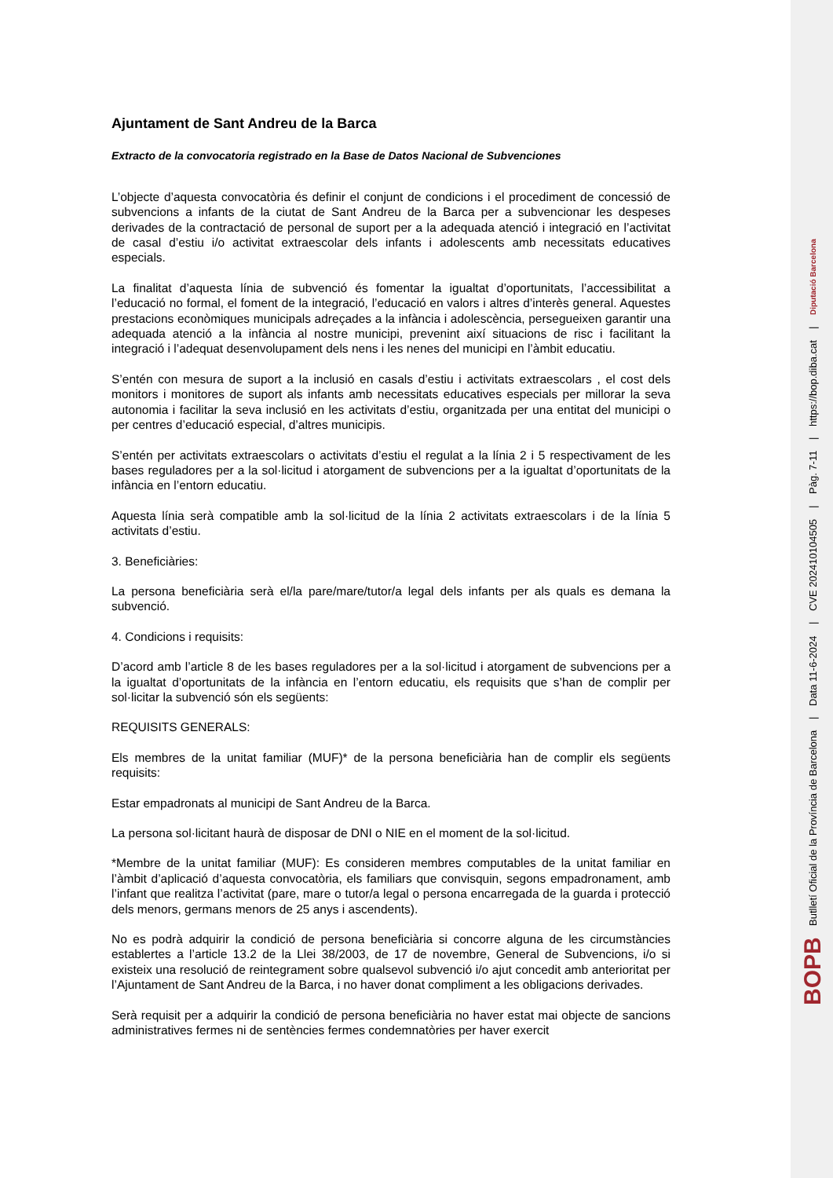Ajuntament de Sant Andreu de la Barca
Extracto de la convocatoria registrado en la Base de Datos Nacional de Subvenciones
L’objecte d’aquesta convocatòria és definir el conjunt de condicions i el procediment de concessió de subvencions a infants de la ciutat de Sant Andreu de la Barca per a subvencionar les despeses derivades de la contractació de personal de suport per a la adequada atenció i integració en l’activitat de casal d’estiu i/o activitat extraescolar dels infants i adolescents amb necessitats educatives especials.
La finalitat d’aquesta línia de subvenció és fomentar la igualtat d’oportunitats, l’accessibilitat a l’educació no formal, el foment de la integració, l’educació en valors i altres d’interès general. Aquestes prestacions econòmiques municipals adreçades a la infància i adolescència, persegueixen garantir una adequada atenció a la infància al nostre municipi, prevenint així situacions de risc i facilitant la integració i l’adequat desenvolupament dels nens i les nenes del municipi en l’àmbit educatiu.
S’entén con mesura de suport a la inclusió en casals d’estiu i activitats extraescolars , el cost dels monitors i monitores de suport als infants amb necessitats educatives especials per millorar la seva autonomia i facilitar la seva inclusió en les activitats d’estiu, organitzada per una entitat del municipi o per centres d’educació especial, d’altres municipis.
S’entén per activitats extraescolars o activitats d’estiu el regulat a la línia 2 i 5 respectivament de les bases reguladores per a la sol·licitud i atorgament de subvencions per a la igualtat d’oportunitats de la infància en l’entorn educatiu.
Aquesta línia serà compatible amb la sol·licitud de la línia 2 activitats extraescolars i de la línia 5 activitats d’estiu.
3. Beneficiàries:
La persona beneficiària serà el/la pare/mare/tutor/a legal dels infants per als quals es demana la subvenció.
4. Condicions i requisits:
D’acord amb l’article 8 de les bases reguladores per a la sol·licitud i atorgament de subvencions per a la igualtat d’oportunitats de la infància en l’entorn educatiu, els requisits que s’han de complir per sol·licitar la subvenció són els següents:
REQUISITS GENERALS:
Els membres de la unitat familiar (MUF)* de la persona beneficiària han de complir els següents requisits:
Estar empadronats al municipi de Sant Andreu de la Barca.
La persona sol·licitant haurà de disposar de DNI o NIE en el moment de la sol·licitud.
*Membre de la unitat familiar (MUF): Es consideren membres computables de la unitat familiar en l’àmbit d’aplicació d’aquesta convocatòria, els familiars que convisquin, segons empadronament, amb l’infant que realitza l’activitat (pare, mare o tutor/a legal o persona encarregada de la guarda i protecció dels menors, germans menors de 25 anys i ascendents).
No es podrà adquirir la condició de persona beneficiària si concorre alguna de les circumstàncies establertes a l’article 13.2 de la Llei 38/2003, de 17 de novembre, General de Subvencions, i/o si existeix una resolució de reintegrament sobre qualsevol subvenció i/o ajut concedit amb anterioritat per l’Ajuntament de Sant Andreu de la Barca, i no haver donat compliment a les obligacions derivades.
Serà requisit per a adquirir la condició de persona beneficiària no haver estat mai objecte de sancions administratives fermes ni de sentències fermes condemnatòries per haver exercit
BOPB Butlletí Oficial de la Província de Barcelona | Data 11-6-2024 | CVE 202410104505 | Pàg. 7-11 | https://bop.diba.cat | Diputació Barcelona